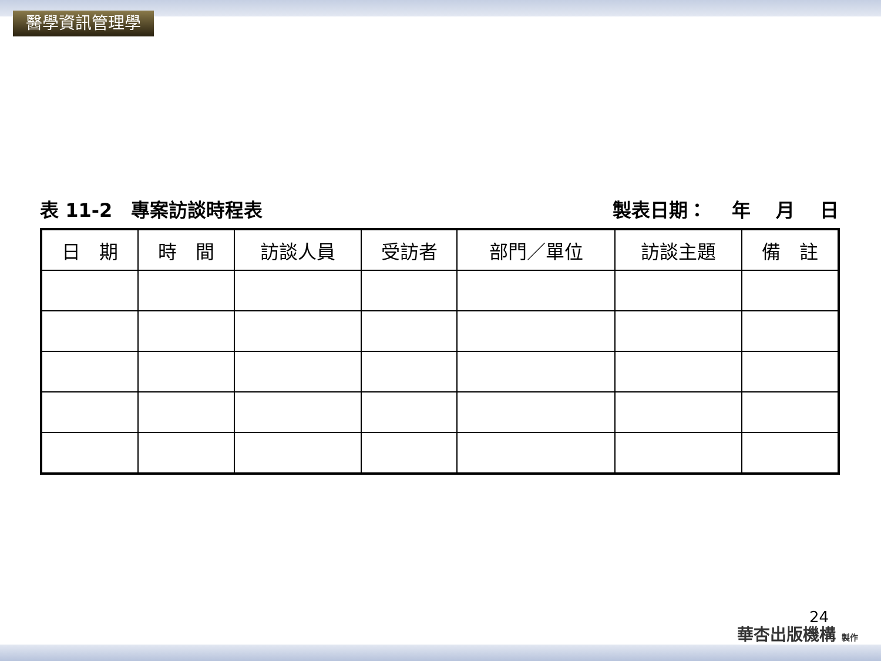醫學資訊管理學
表 11-2　專案訪談時程表 製表日期：　 年　 月　 日
| 日 期 | 時 間 | 訪談人員 | 受訪者 | 部門／單位 | 訪談主題 | 備 註 |
| --- | --- | --- | --- | --- | --- | --- |
24
華杏出版機構 製作